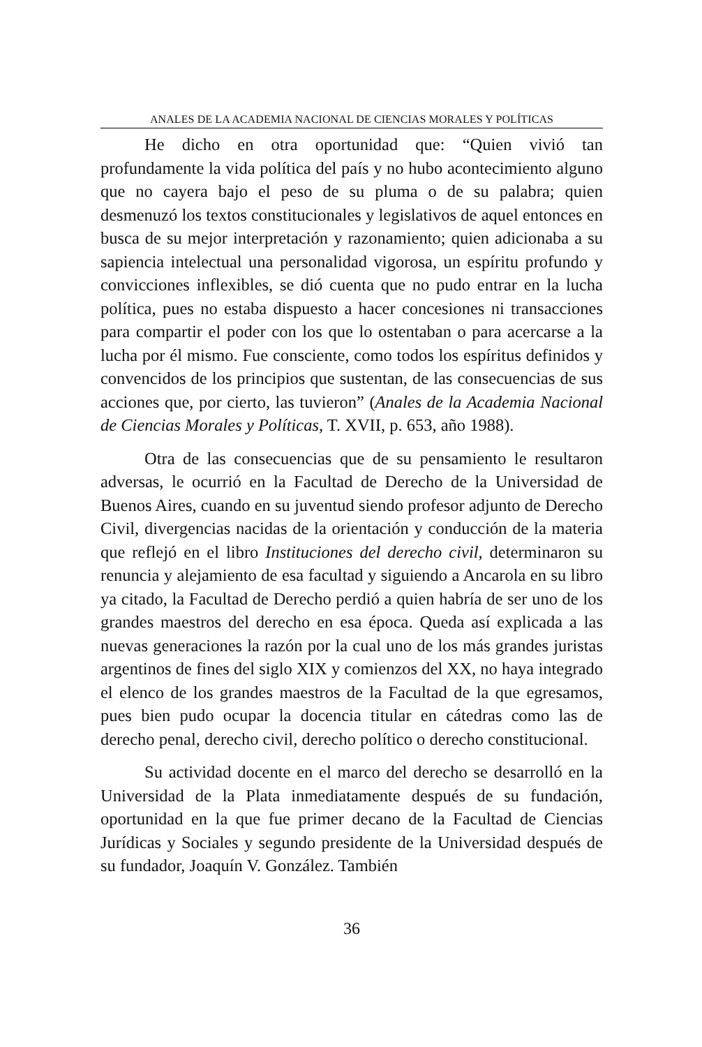ANALES DE LA ACADEMIA NACIONAL DE CIENCIAS MORALES Y POLÍTICAS
He dicho en otra oportunidad que: “Quien vivió tan profundamente la vida política del país y no hubo acontecimiento alguno que no cayera bajo el peso de su pluma o de su palabra; quien desmenuzó los textos constitucionales y legislativos de aquel entonces en busca de su mejor interpretación y razonamiento; quien adicionaba a su sapiencia intelectual una personalidad vigorosa, un espíritu profundo y convicciones inflexibles, se dió cuenta que no pudo entrar en la lucha política, pues no estaba dispuesto a hacer concesiones ni transacciones para compartir el poder con los que lo ostentaban o para acercarse a la lucha por él mismo. Fue consciente, como todos los espíritus definidos y convencidos de los principios que sustentan, de las consecuencias de sus acciones que, por cierto, las tuvieron” (Anales de la Academia Nacional de Ciencias Morales y Políticas, T. XVII, p. 653, año 1988).
Otra de las consecuencias que de su pensamiento le resultaron adversas, le ocurrió en la Facultad de Derecho de la Universidad de Buenos Aires, cuando en su juventud siendo profesor adjunto de Derecho Civil, divergencias nacidas de la orientación y conducción de la materia que reflejó en el libro Instituciones del derecho civil, determinaron su renuncia y alejamiento de esa facultad y siguiendo a Ancarola en su libro ya citado, la Facultad de Derecho perdió a quien habría de ser uno de los grandes maestros del derecho en esa época. Queda así explicada a las nuevas generaciones la razón por la cual uno de los más grandes juristas argentinos de fines del siglo XIX y comienzos del XX, no haya integrado el elenco de los grandes maestros de la Facultad de la que egresamos, pues bien pudo ocupar la docencia titular en cátedras como las de derecho penal, derecho civil, derecho político o derecho constitucional.
Su actividad docente en el marco del derecho se desarrolló en la Universidad de la Plata inmediatamente después de su fundación, oportunidad en la que fue primer decano de la Facultad de Ciencias Jurídicas y Sociales y segundo presidente de la Universidad después de su fundador, Joaquín V. González. También
36